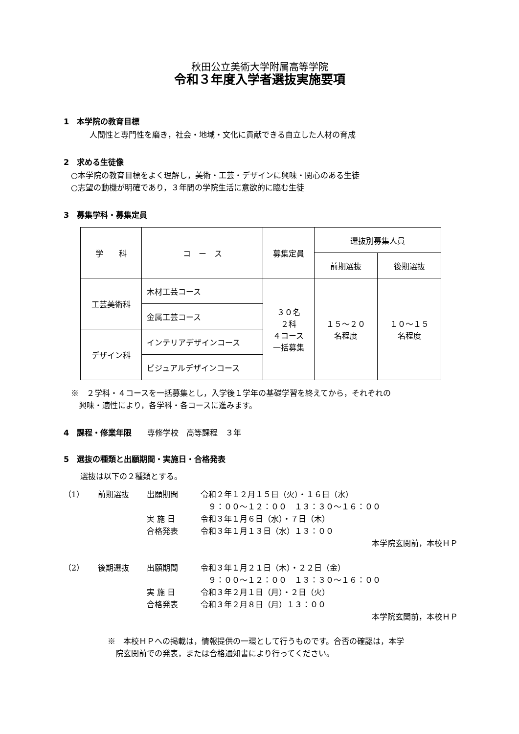秋田公立美術大学附属高等学院
令和３年度入学者選抜実施要項
1　本学院の教育目標
人間性と専門性を磨き，社会・地域・文化に貢献できる自立した人材の育成
2　求める生徒像
○本学院の教育目標をよく理解し，美術・工芸・デザインに興味・関心のある生徒
○志望の動機が明確であり，３年間の学院生活に意欲的に臨む生徒
3　募集学科・募集定員
| 学 科 | コ ー ス | 募集定員 | 選抜別募集人員 | |
| | | | 前期選抜 | 後期選抜 |
| 工芸美術科 | 木材工芸コース | ３０名 ２科 ４コース 一括募集 | １５～２０ 名程度 | １０～１５ 名程度 |
| | 金属工芸コース | | | |
| デザイン科 | インテリアデザインコース | | | |
| | ビジュアルデザインコース | | | |
※　２学科・４コースを一括募集とし，入学後１学年の基礎学習を終えてから，それぞれの
　興味・適性により，各学科・各コースに進みます。
4　課程・修業年限　　専修学校　高等課程　３年
5　選抜の種類と出願期間・実施日・合格発表
選抜は以下の２種類とする。
（1） 前期選抜 出願期間 令和２年１２月１５日（火）・１６日（水）
　９：００～１２：００　１３：３０～１６：００
実 施 日 令和３年１月６日（水）・７日（木）
合格発表 令和３年１月１３日（水）１３：００
本学院玄関前，本校ＨＰ
（2） 後期選抜 出願期間 令和３年１月２１日（木）・２２日（金）
　９：００～１２：００　１３：３０～１６：００
実 施 日 令和３年２月１日（月）・２日（火）
合格発表 令和３年２月８日（月）１３：００
本学院玄関前，本校ＨＰ
※　本校ＨＰへの掲載は，情報提供の一環として行うものです。合否の確認は，本学
　院玄関前での発表，または合格通知書により行ってください。